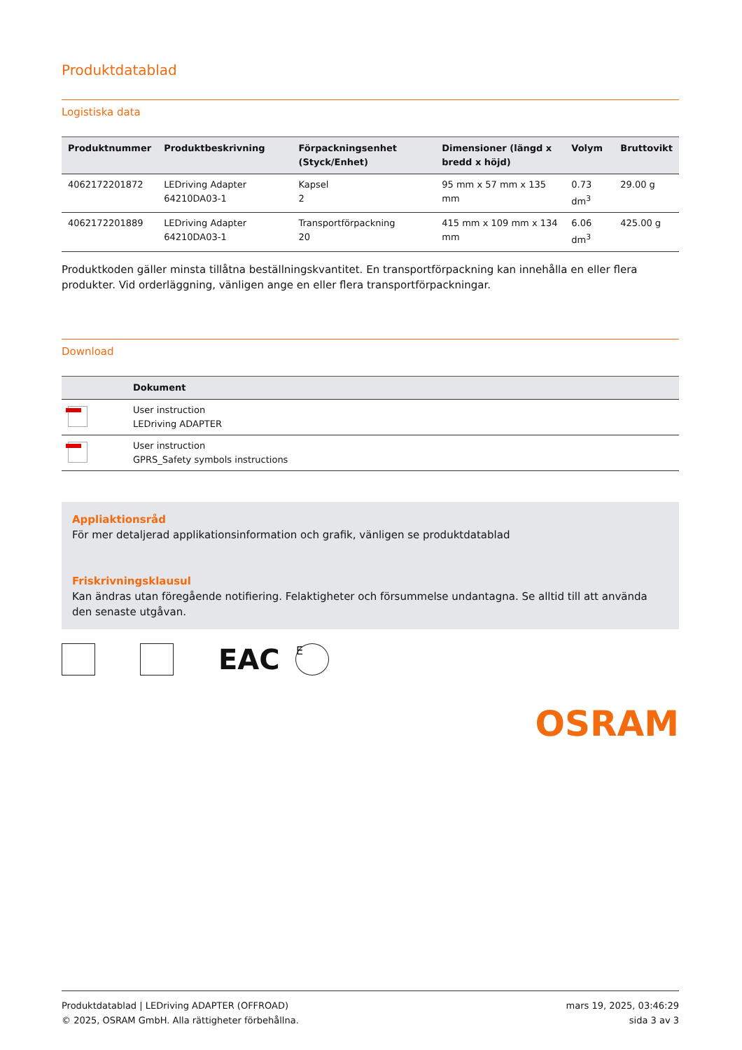Produktdatablad
Logistiska data
| Produktnummer | Produktbeskrivning | Förpackningsenhet (Styck/Enhet) | Dimensioner (längd x bredd x höjd) | Volym | Bruttovikt |
| --- | --- | --- | --- | --- | --- |
| 4062172201872 | LEDriving Adapter 64210DA03-1 | Kapsel 2 | 95 mm x 57 mm x 135 mm | 0.73 dm<sup>3</sup> | 29.00 g |
| 4062172201889 | LEDriving Adapter 64210DA03-1 | Transportförpackning 20 | 415 mm x 109 mm x 134 mm | 6.06 dm<sup>3</sup> | 425.00 g |
Produktkoden gäller minsta tillåtna beställningskvantitet. En transportförpackning kan innehålla en eller flera produkter. Vid orderläggning, vänligen ange en eller flera transportförpackningar.
Download
| | Dokument |
| --- | --- |
| | User instruction LEDriving ADAPTER |
| | User instruction GPRS_Safety symbols instructions |
Appliaktionsråd
För mer detaljerad applikationsinformation och grafik, vänligen se produktdatablad
Friskrivningsklausul
Kan ändras utan föregående notifiering. Felaktigheter och försummelse undantagna. Se alltid till att använda den senaste utgåvan.
EAC
E
OSRAM
Produktdatablad | LEDriving ADAPTER (OFFROAD)
© 2025, OSRAM GmbH. Alla rättigheter förbehållna.
mars 19, 2025, 03:46:29
sida 3 av 3